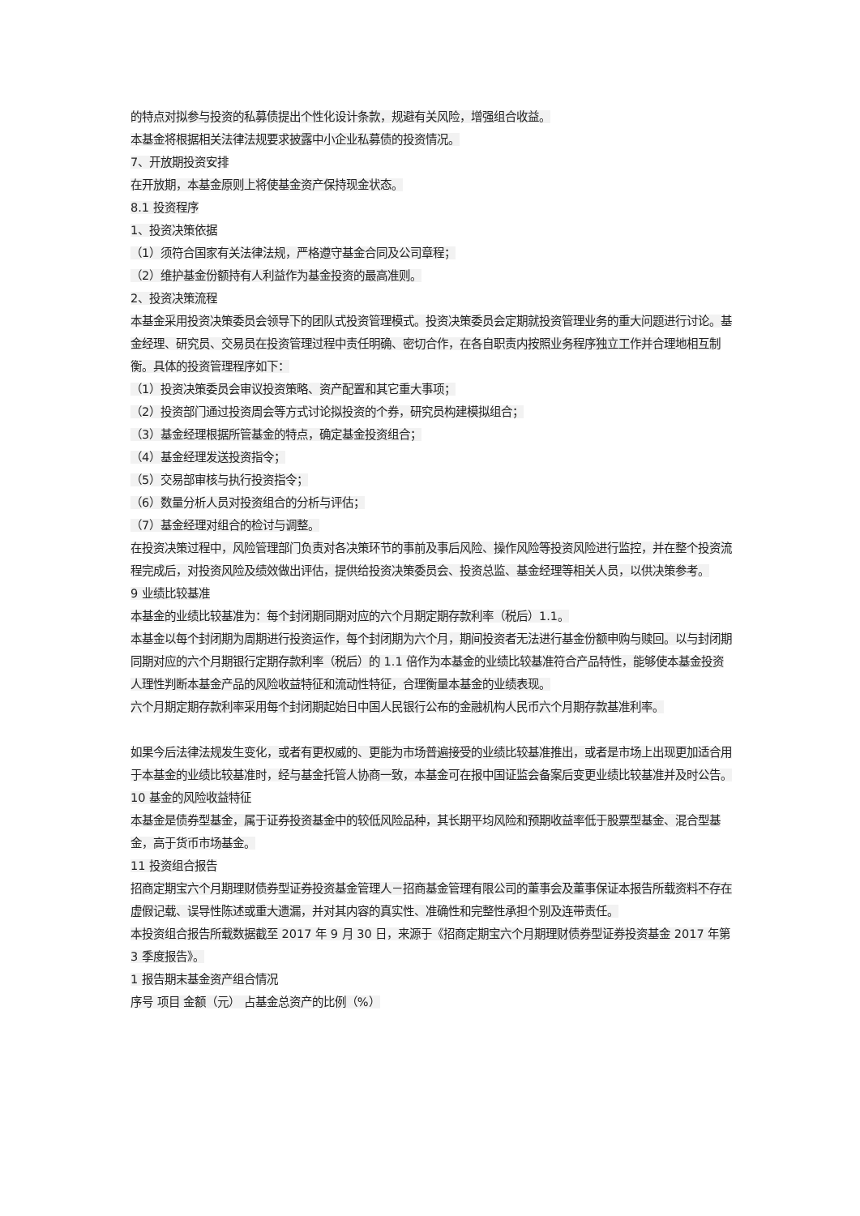的特点对拟参与投资的私募债提出个性化设计条款，规避有关风险，增强组合收益。
本基金将根据相关法律法规要求披露中小企业私募债的投资情况。
7、开放期投资安排
在开放期，本基金原则上将使基金资产保持现金状态。
8.1 投资程序
1、投资决策依据
（1）须符合国家有关法律法规，严格遵守基金合同及公司章程；
（2）维护基金份额持有人利益作为基金投资的最高准则。
2、投资决策流程
本基金采用投资决策委员会领导下的团队式投资管理模式。投资决策委员会定期就投资管理业务的重大问题进行讨论。基金经理、研究员、交易员在投资管理过程中责任明确、密切合作，在各自职责内按照业务程序独立工作并合理地相互制衡。具体的投资管理程序如下：
（1）投资决策委员会审议投资策略、资产配置和其它重大事项；
（2）投资部门通过投资周会等方式讨论拟投资的个券，研究员构建模拟组合；
（3）基金经理根据所管基金的特点，确定基金投资组合；
（4）基金经理发送投资指令；
（5）交易部审核与执行投资指令；
（6）数量分析人员对投资组合的分析与评估；
（7）基金经理对组合的检讨与调整。
在投资决策过程中，风险管理部门负责对各决策环节的事前及事后风险、操作风险等投资风险进行监控，并在整个投资流程完成后，对投资风险及绩效做出评估，提供给投资决策委员会、投资总监、基金经理等相关人员，以供决策参考。
9 业绩比较基准
本基金的业绩比较基准为：每个封闭期同期对应的六个月期定期存款利率（税后）1.1。
本基金以每个封闭期为周期进行投资运作，每个封闭期为六个月，期间投资者无法进行基金份额申购与赎回。以与封闭期同期对应的六个月期银行定期存款利率（税后）的 1.1 倍作为本基金的业绩比较基准符合产品特性，能够使本基金投资人理性判断本基金产品的风险收益特征和流动性特征，合理衡量本基金的业绩表现。
六个月期定期存款利率采用每个封闭期起始日中国人民银行公布的金融机构人民币六个月期存款基准利率。
如果今后法律法规发生变化，或者有更权威的、更能为市场普遍接受的业绩比较基准推出，或者是市场上出现更加适合用于本基金的业绩比较基准时，经与基金托管人协商一致，本基金可在报中国证监会备案后变更业绩比较基准并及时公告。
10 基金的风险收益特征
本基金是债券型基金，属于证券投资基金中的较低风险品种，其长期平均风险和预期收益率低于股票型基金、混合型基金，高于货币市场基金。
11 投资组合报告
招商定期宝六个月期理财债券型证券投资基金管理人－招商基金管理有限公司的董事会及董事保证本报告所载资料不存在虚假记载、误导性陈述或重大遗漏，并对其内容的真实性、准确性和完整性承担个别及连带责任。
本投资组合报告所载数据截至 2017 年 9 月 30 日，来源于《招商定期宝六个月期理财债券型证券投资基金 2017 年第 3 季度报告》。
1 报告期末基金资产组合情况
序号 项目 金额（元） 占基金总资产的比例（%）